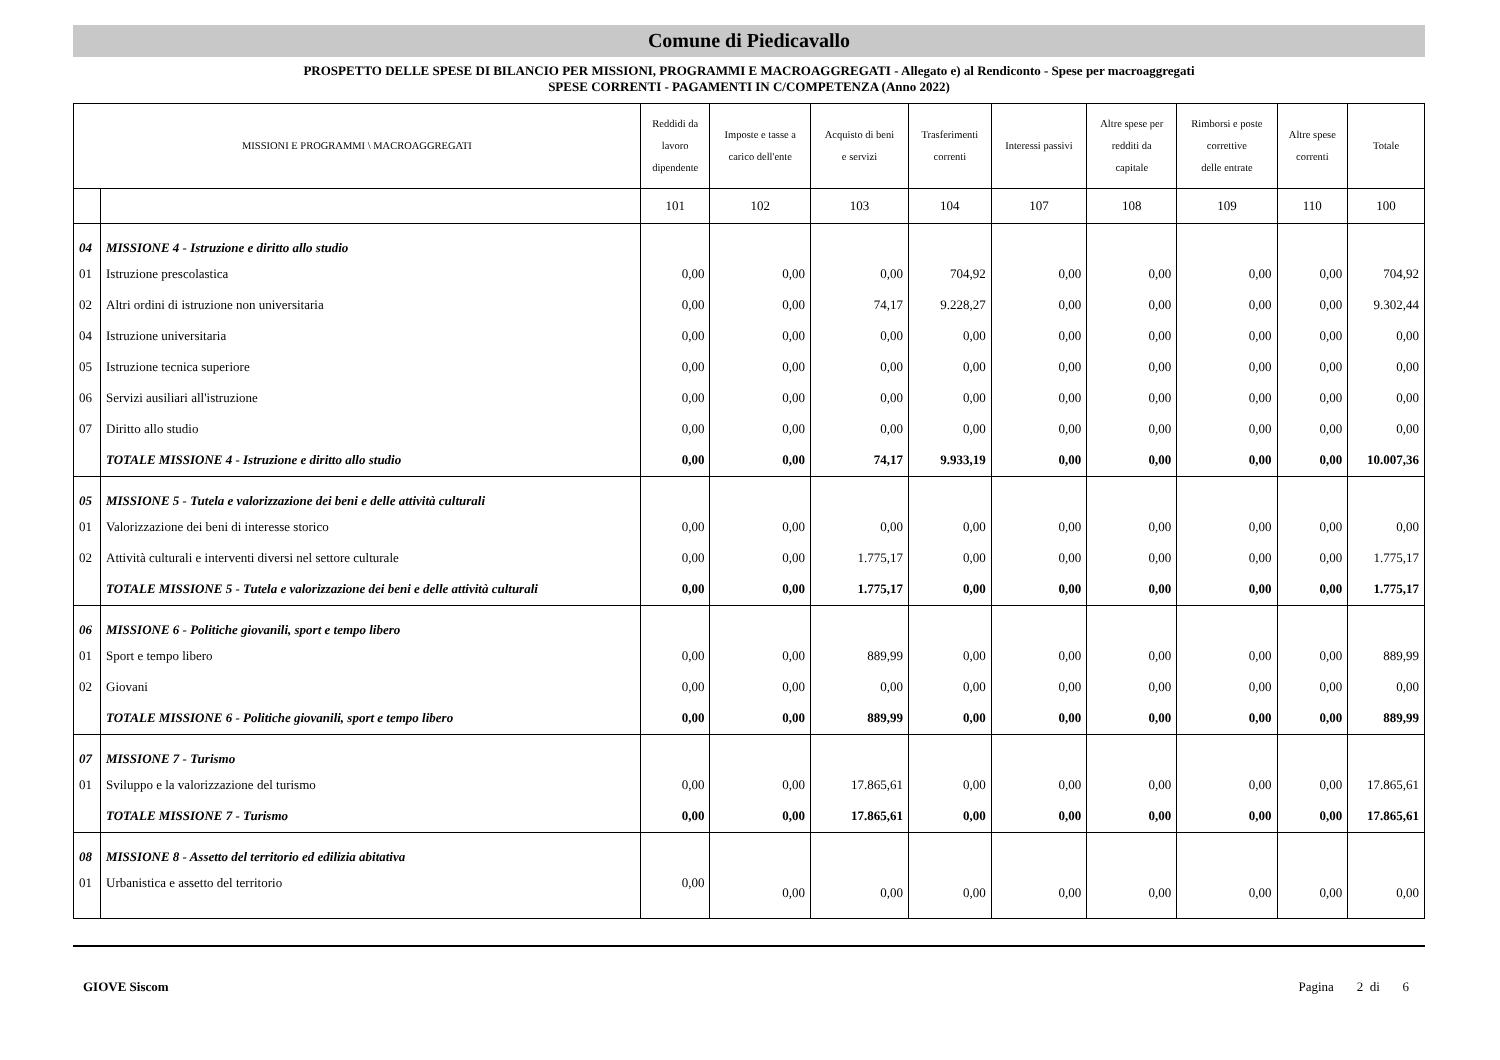Comune di Piedicavallo
PROSPETTO DELLE SPESE DI BILANCIO PER MISSIONI, PROGRAMMI E MACROAGGREGATI - Allegato e) al Rendiconto - Spese per macroaggregati
SPESE CORRENTI - PAGAMENTI IN C/COMPETENZA (Anno 2022)
| MISSIONI E PROGRAMMI \ MACROAGGREGATI | | Reddidi da lavoro dipendente | Imposte e tasse a carico dell'ente | Acquisto di beni e servizi | Trasferimenti correnti | Interessi passivi | Altre spese per redditi da capitale | Rimborsi e poste correttive delle entrate | Altre spese correnti | Totale |
| --- | --- | --- | --- | --- | --- | --- | --- | --- | --- | --- |
| | | 101 | 102 | 103 | 104 | 107 | 108 | 109 | 110 | 100 |
| 04 | MISSIONE 4 - Istruzione e diritto allo studio | | | | | | | | | |
| 01 | Istruzione prescolastica | 0,00 | 0,00 | 0,00 | 704,92 | 0,00 | 0,00 | 0,00 | 0,00 | 704,92 |
| 02 | Altri ordini di istruzione non universitaria | 0,00 | 0,00 | 74,17 | 9.228,27 | 0,00 | 0,00 | 0,00 | 0,00 | 9.302,44 |
| 04 | Istruzione universitaria | 0,00 | 0,00 | 0,00 | 0,00 | 0,00 | 0,00 | 0,00 | 0,00 | 0,00 |
| 05 | Istruzione tecnica superiore | 0,00 | 0,00 | 0,00 | 0,00 | 0,00 | 0,00 | 0,00 | 0,00 | 0,00 |
| 06 | Servizi ausiliari all'istruzione | 0,00 | 0,00 | 0,00 | 0,00 | 0,00 | 0,00 | 0,00 | 0,00 | 0,00 |
| 07 | Diritto allo studio | 0,00 | 0,00 | 0,00 | 0,00 | 0,00 | 0,00 | 0,00 | 0,00 | 0,00 |
| | TOTALE MISSIONE 4 - Istruzione e diritto allo studio | 0,00 | 0,00 | 74,17 | 9.933,19 | 0,00 | 0,00 | 0,00 | 0,00 | 10.007,36 |
| 05 | MISSIONE 5 - Tutela e valorizzazione dei beni e delle attività culturali | | | | | | | | | |
| 01 | Valorizzazione dei beni di interesse storico | 0,00 | 0,00 | 0,00 | 0,00 | 0,00 | 0,00 | 0,00 | 0,00 | 0,00 |
| 02 | Attività culturali e interventi diversi nel settore culturale | 0,00 | 0,00 | 1.775,17 | 0,00 | 0,00 | 0,00 | 0,00 | 0,00 | 1.775,17 |
| | TOTALE MISSIONE 5 - Tutela e valorizzazione dei beni e delle attività culturali | 0,00 | 0,00 | 1.775,17 | 0,00 | 0,00 | 0,00 | 0,00 | 0,00 | 1.775,17 |
| 06 | MISSIONE 6 - Politiche giovanili, sport e tempo libero | | | | | | | | | |
| 01 | Sport e tempo libero | 0,00 | 0,00 | 889,99 | 0,00 | 0,00 | 0,00 | 0,00 | 0,00 | 889,99 |
| 02 | Giovani | 0,00 | 0,00 | 0,00 | 0,00 | 0,00 | 0,00 | 0,00 | 0,00 | 0,00 |
| | TOTALE MISSIONE 6 - Politiche giovanili, sport e tempo libero | 0,00 | 0,00 | 889,99 | 0,00 | 0,00 | 0,00 | 0,00 | 0,00 | 889,99 |
| 07 | MISSIONE 7 - Turismo | | | | | | | | | |
| 01 | Sviluppo e la valorizzazione del turismo | 0,00 | 0,00 | 17.865,61 | 0,00 | 0,00 | 0,00 | 0,00 | 0,00 | 17.865,61 |
| | TOTALE MISSIONE 7 - Turismo | 0,00 | 0,00 | 17.865,61 | 0,00 | 0,00 | 0,00 | 0,00 | 0,00 | 17.865,61 |
| 08 | MISSIONE 8 - Assetto del territorio ed edilizia abitativa | | | | | | | | | |
| 01 | Urbanistica e assetto del territorio | 0,00 | 0,00 | 0,00 | 0,00 | 0,00 | 0,00 | 0,00 | 0,00 | 0,00 |
GIOVE Siscom Pagina 2 di 6